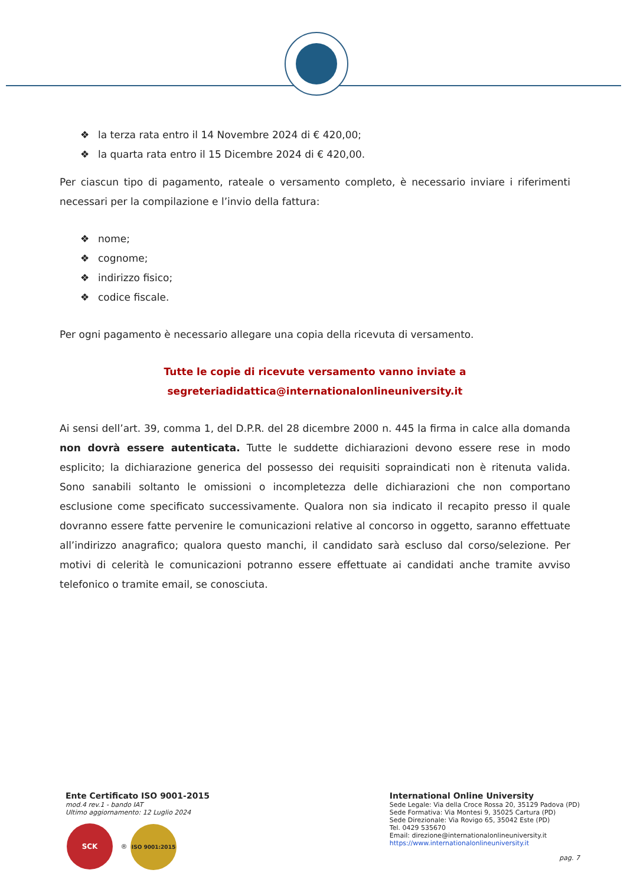❖ la terza rata entro il 14 Novembre 2024 di € 420,00;
❖ la quarta rata entro il 15 Dicembre 2024 di € 420,00.
Per ciascun tipo di pagamento, rateale o versamento completo, è necessario inviare i riferimenti necessari per la compilazione e l’invio della fattura:
❖ nome;
❖ cognome;
❖ indirizzo fisico;
❖ codice fiscale.
Per ogni pagamento è necessario allegare una copia della ricevuta di versamento.
Tutte le copie di ricevute versamento vanno inviate a
segreteriadidattica@internationalonlineuniversity.it
Ai sensi dell’art. 39, comma 1, del D.P.R. del 28 dicembre 2000 n. 445 la firma in calce alla domanda non dovrà essere autenticata. Tutte le suddette dichiarazioni devono essere rese in modo esplicito; la dichiarazione generica del possesso dei requisiti sopraindicati non è ritenuta valida. Sono sanabili soltanto le omissioni o incompletezza delle dichiarazioni che non comportano esclusione come specificato successivamente. Qualora non sia indicato il recapito presso il quale dovranno essere fatte pervenire le comunicazioni relative al concorso in oggetto, saranno effettuate all’indirizzo anagrafico; qualora questo manchi, il candidato sarà escluso dal corso/selezione. Per motivi di celerità le comunicazioni potranno essere effettuate ai candidati anche tramite avviso telefonico o tramite email, se conosciuta.
Ente Certificato ISO 9001-2015
mod.4 rev.1 - bando IAT
Ultimo aggiornamento: 12 Luglio 2024
SCK ® ISO 9001:2015
International Online University
Sede Legale: Via della Croce Rossa 20, 35129 Padova (PD)
Sede Formativa: Via Montesi 9, 35025 Cartura (PD)
Sede Direzionale: Via Rovigo 65, 35042 Este (PD)
Tel. 0429 535670
Email: direzione@internationalonlineuniversity.it
https://www.internationalonlineuniversity.it
pag. 7